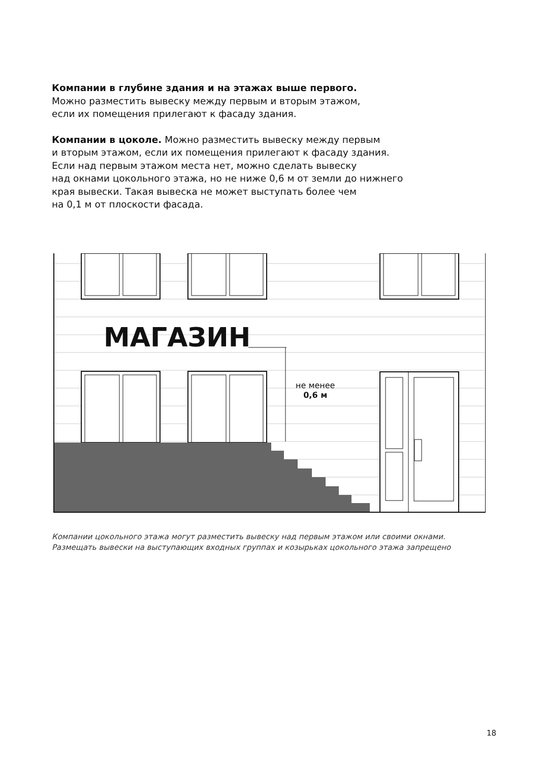Компании в глубине здания и на этажах выше первого.
Можно разместить вывеску между первым и вторым этажом,
если их помещения прилегают к фасаду здания.
Компании в цоколе. Можно разместить вывеску между первым
и вторым этажом, если их помещения прилегают к фасаду здания.
Если над первым этажом места нет, можно сделать вывеску
над окнами цокольного этажа, но не ниже 0,6 м от земли до нижнего
края вывески. Такая вывеска не может выступать более чем
на 0,1 м от плоскости фасада.
МАГАЗИН
не менее
0,6 м
Компании цокольного этажа могут разместить вывеску над первым этажом или своими окнами.
Размещать вывески на выступающих входных группах и козырьках цокольного этажа запрещено
18